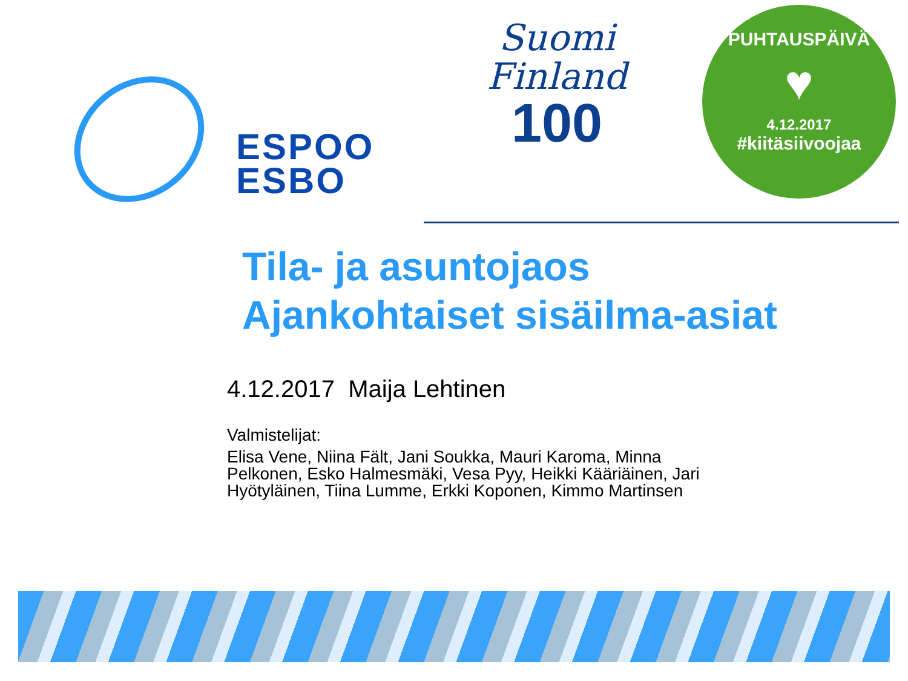ESPOO
ESBO
Suomi
Finland
100
PUHTAUSPÄIVÄ
♥
4.12.2017
#kiitäsiivoojaa
Tila- ja asuntojaos
Ajankohtaiset sisäilma-asiat
4.12.2017 Maija Lehtinen
Valmistelijat:
Elisa Vene, Niina Fält, Jani Soukka, Mauri Karoma, Minna Pelkonen, Esko Halmesmäki, Vesa Pyy, Heikki Kääriäinen, Jari Hyötyläinen, Tiina Lumme, Erkki Koponen, Kimmo Martinsen